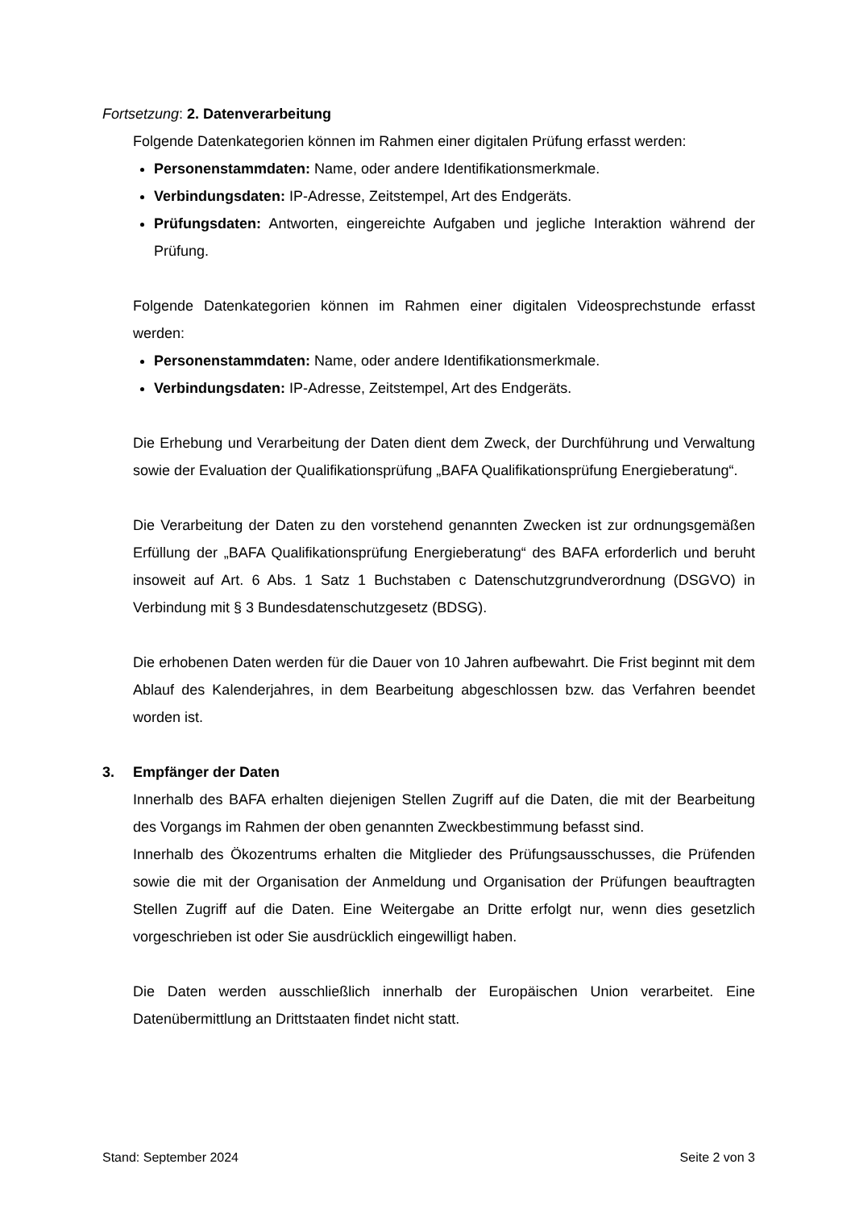Fortsetzung: 2. Datenverarbeitung
Folgende Datenkategorien können im Rahmen einer digitalen Prüfung erfasst werden:
Personenstammdaten: Name, oder andere Identifikationsmerkmale.
Verbindungsdaten: IP-Adresse, Zeitstempel, Art des Endgeräts.
Prüfungsdaten: Antworten, eingereichte Aufgaben und jegliche Interaktion während der Prüfung.
Folgende Datenkategorien können im Rahmen einer digitalen Videosprechstunde erfasst werden:
Personenstammdaten: Name, oder andere Identifikationsmerkmale.
Verbindungsdaten: IP-Adresse, Zeitstempel, Art des Endgeräts.
Die Erhebung und Verarbeitung der Daten dient dem Zweck, der Durchführung und Verwaltung sowie der Evaluation der Qualifikationsprüfung „BAFA Qualifikationsprüfung Energieberatung“.
Die Verarbeitung der Daten zu den vorstehend genannten Zwecken ist zur ordnungsgemäßen Erfüllung der „BAFA Qualifikationsprüfung Energieberatung“ des BAFA erforderlich und beruht insoweit auf Art. 6 Abs. 1 Satz 1 Buchstaben c Datenschutzgrundverordnung (DSGVO) in Verbindung mit § 3 Bundesdatenschutzgesetz (BDSG).
Die erhobenen Daten werden für die Dauer von 10 Jahren aufbewahrt. Die Frist beginnt mit dem Ablauf des Kalenderjahres, in dem Bearbeitung abgeschlossen bzw. das Verfahren beendet worden ist.
3. Empfänger der Daten
Innerhalb des BAFA erhalten diejenigen Stellen Zugriff auf die Daten, die mit der Bearbeitung des Vorgangs im Rahmen der oben genannten Zweckbestimmung befasst sind.
Innerhalb des Ökozentrums erhalten die Mitglieder des Prüfungsausschusses, die Prüfenden sowie die mit der Organisation der Anmeldung und Organisation der Prüfungen beauftragten Stellen Zugriff auf die Daten. Eine Weitergabe an Dritte erfolgt nur, wenn dies gesetzlich vorgeschrieben ist oder Sie ausdrücklich eingewilligt haben.
Die Daten werden ausschließlich innerhalb der Europäischen Union verarbeitet. Eine Datenübermittlung an Drittstaaten findet nicht statt.
Stand: September 2024 Seite 2 von 3